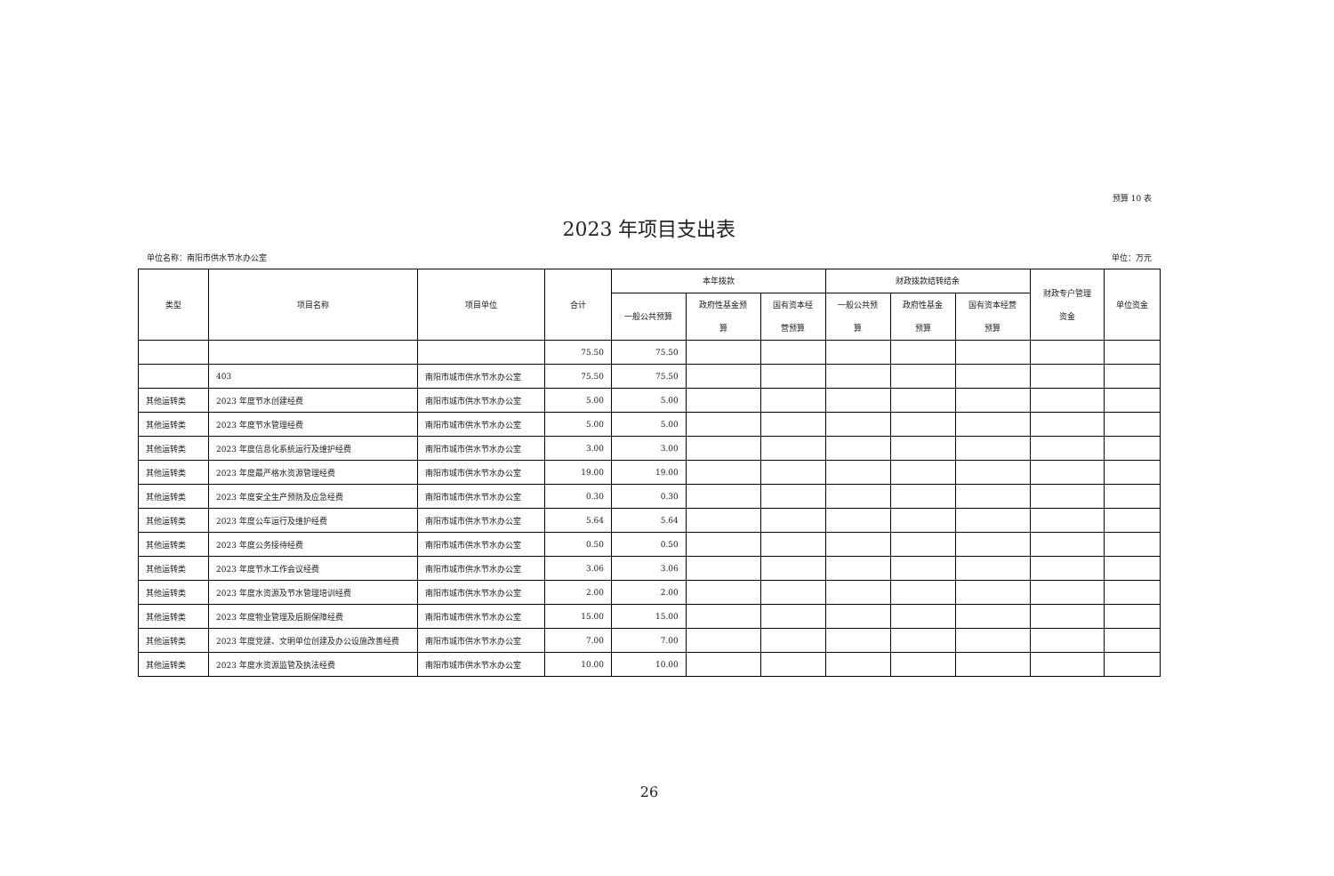预算 10 表
2023 年项目支出表
单位名称：南阳市供水节水办公室 单位：万元
| 类型 | 项目名称 | 项目单位 | 合计 | 本年拨款 | | | 财政拨款结转结余 | | | 财政专户管理 资金 | 单位资金 |
| --- | --- | --- | --- | --- | --- | --- | --- | --- | --- | --- | --- |
| | | | | 一般公共预算 | 政府性基金预 算 | 国有资本经 营预算 | 一般公共预 算 | 政府性基金 预算 | 国有资本经营 预算 | | |
| | | | 75.50 | 75.50 | | | | | | | |
| | 403 | 南阳市城市供水节水办公室 | 75.50 | 75.50 | | | | | | | |
| 其他运转类 | 2023 年度节水创建经费 | 南阳市城市供水节水办公室 | 5.00 | 5.00 | | | | | | | |
| 其他运转类 | 2023 年度节水管理经费 | 南阳市城市供水节水办公室 | 5.00 | 5.00 | | | | | | | |
| 其他运转类 | 2023 年度信息化系统运行及维护经费 | 南阳市城市供水节水办公室 | 3.00 | 3.00 | | | | | | | |
| 其他运转类 | 2023 年度最严格水资源管理经费 | 南阳市城市供水节水办公室 | 19.00 | 19.00 | | | | | | | |
| 其他运转类 | 2023 年度安全生产预防及应急经费 | 南阳市城市供水节水办公室 | 0.30 | 0.30 | | | | | | | |
| 其他运转类 | 2023 年度公车运行及维护经费 | 南阳市城市供水节水办公室 | 5.64 | 5.64 | | | | | | | |
| 其他运转类 | 2023 年度公务接待经费 | 南阳市城市供水节水办公室 | 0.50 | 0.50 | | | | | | | |
| 其他运转类 | 2023 年度节水工作会议经费 | 南阳市城市供水节水办公室 | 3.06 | 3.06 | | | | | | | |
| 其他运转类 | 2023 年度水资源及节水管理培训经费 | 南阳市城市供水节水办公室 | 2.00 | 2.00 | | | | | | | |
| 其他运转类 | 2023 年度物业管理及后期保障经费 | 南阳市城市供水节水办公室 | 15.00 | 15.00 | | | | | | | |
| 其他运转类 | 2023 年度党建、文明单位创建及办公设施改善经费 | 南阳市城市供水节水办公室 | 7.00 | 7.00 | | | | | | | |
| 其他运转类 | 2023 年度水资源监管及执法经费 | 南阳市城市供水节水办公室 | 10.00 | 10.00 | | | | | | | |
26